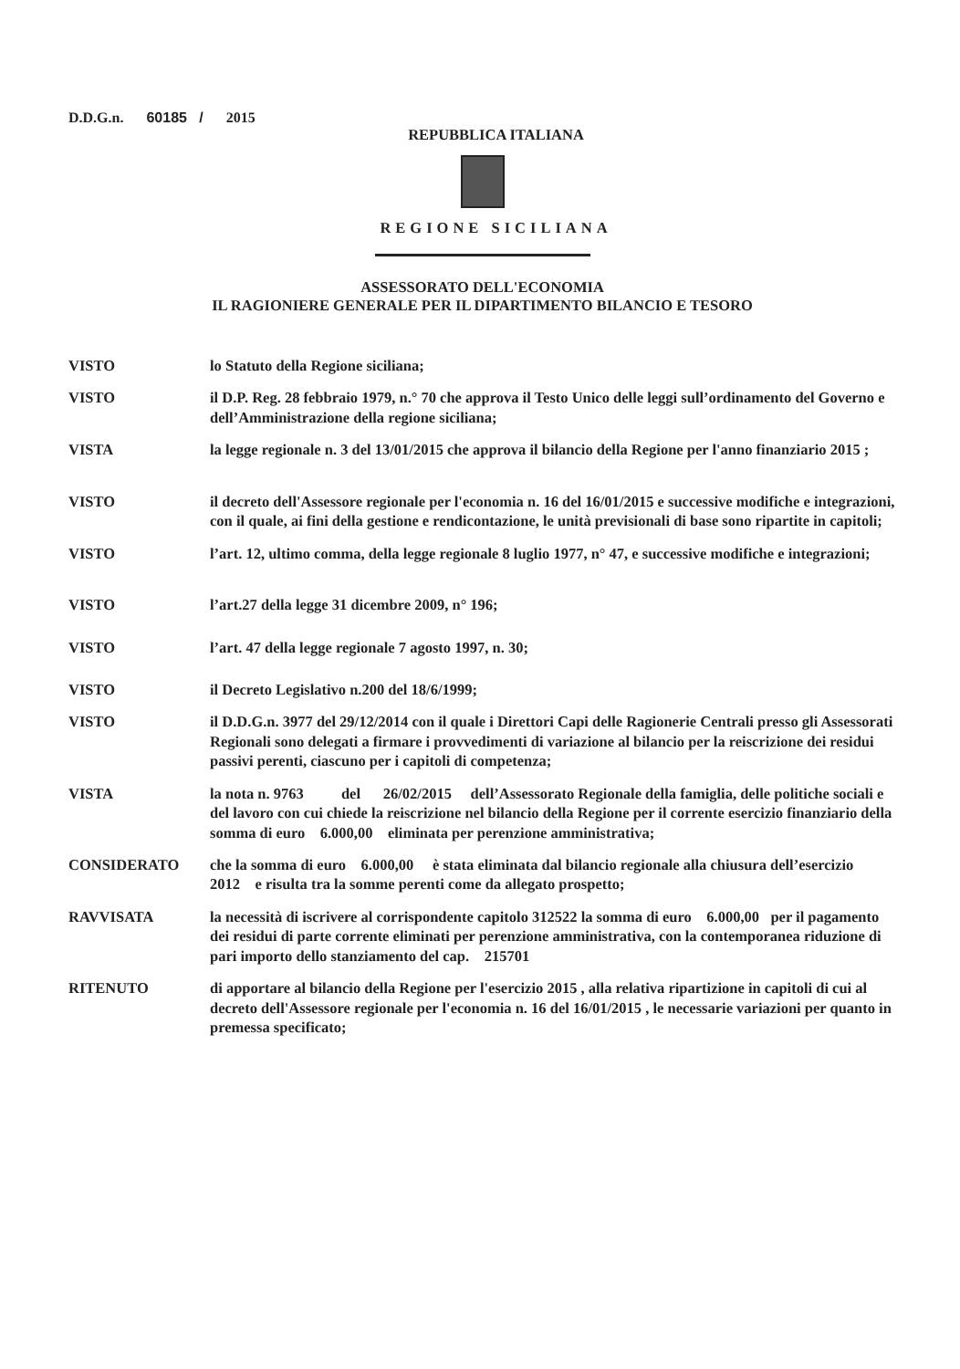D.D.G.n. 60185 / 2015
REPUBBLICA ITALIANA
REGIONE SICILIANA
ASSESSORATO DELL'ECONOMIA
IL RAGIONIERE GENERALE PER IL DIPARTIMENTO BILANCIO E TESORO
VISTO lo Statuto della Regione siciliana;
VISTO il D.P. Reg. 28 febbraio 1979, n.° 70 che approva il Testo Unico delle leggi sull’ordinamento del Governo e dell’Amministrazione della regione siciliana;
VISTA la legge regionale n. 3 del 13/01/2015 che approva il bilancio della Regione per l'anno finanziario 2015 ;
VISTO il decreto dell'Assessore regionale per l'economia n. 16 del 16/01/2015 e successive modifiche e integrazioni, con il quale, ai fini della gestione e rendicontazione, le unità previsionali di base sono ripartite in capitoli;
VISTO l’art. 12, ultimo comma, della legge regionale 8 luglio 1977, n° 47, e successive modifiche e integrazioni;
VISTO l’art.27 della legge 31 dicembre 2009, n° 196;
VISTO l’art. 47 della legge regionale 7 agosto 1997, n. 30;
VISTO il Decreto Legislativo n.200 del 18/6/1999;
VISTO il D.D.G.n. 3977 del 29/12/2014 con il quale i Direttori Capi delle Ragionerie Centrali presso gli Assessorati Regionali sono delegati a firmare i provvedimenti di variazione al bilancio per la reiscrizione dei residui passivi perenti, ciascuno per i capitoli di competenza;
VISTA la nota n. 9763 del 26/02/2015 dell’Assessorato Regionale della famiglia, delle politiche sociali e del lavoro con cui chiede la reiscrizione nel bilancio della Regione per il corrente esercizio finanziario della somma di euro 6.000,00 eliminata per perenzione amministrativa;
CONSIDERATO che la somma di euro 6.000,00 è stata eliminata dal bilancio regionale alla chiusura dell’esercizio 2012 e risulta tra la somme perenti come da allegato prospetto;
RAVVISATA la necessità di iscrivere al corrispondente capitolo 312522 la somma di euro 6.000,00 per il pagamento dei residui di parte corrente eliminati per perenzione amministrativa, con la contemporanea riduzione di pari importo dello stanziamento del cap. 215701
RITENUTO di apportare al bilancio della Regione per l'esercizio 2015 , alla relativa ripartizione in capitoli di cui al decreto dell'Assessore regionale per l'economia n. 16 del 16/01/2015 , le necessarie variazioni per quanto in premessa specificato;